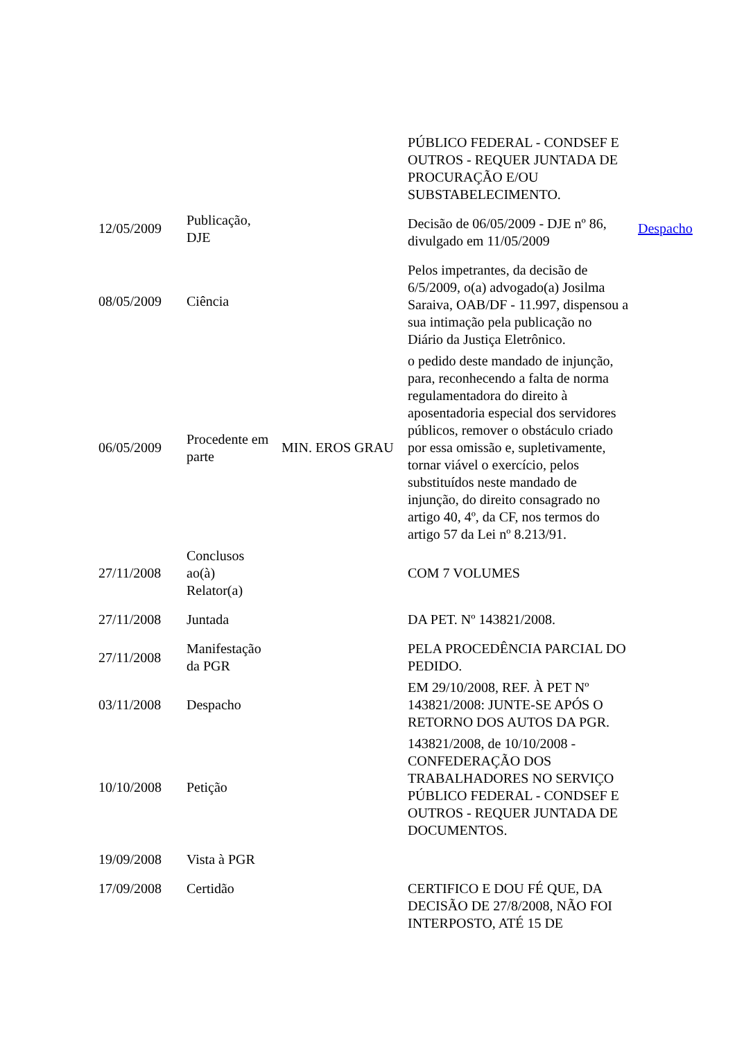| | | | PÚBLICO FEDERAL - CONDSEF E OUTROS - REQUER JUNTADA DE PROCURAÇÃO E/OU SUBSTABELECIMENTO. | |
| 12/05/2009 | Publicação, DJE | | Decisão de 06/05/2009 - DJE nº 86, divulgado em 11/05/2009 | Despacho |
| 08/05/2009 | Ciência | | Pelos impetrantes, da decisão de 6/5/2009, o(a) advogado(a) Josilma Saraiva, OAB/DF - 11.997, dispensou a sua intimação pela publicação no Diário da Justiça Eletrônico. | |
| 06/05/2009 | Procedente em parte | MIN. EROS GRAU | o pedido deste mandado de injunção, para, reconhecendo a falta de norma regulamentadora do direito à aposentadoria especial dos servidores públicos, remover o obstáculo criado por essa omissão e, supletivamente, tornar viável o exercício, pelos substituídos neste mandado de injunção, do direito consagrado no artigo 40, 4º, da CF, nos termos do artigo 57 da Lei nº 8.213/91. | |
| 27/11/2008 | Conclusos ao(à) Relator(a) | | COM 7 VOLUMES | |
| 27/11/2008 | Juntada | | DA PET. Nº 143821/2008. | |
| 27/11/2008 | Manifestação da PGR | | PELA PROCEDÊNCIA PARCIAL DO PEDIDO. | |
| 03/11/2008 | Despacho | | EM 29/10/2008, REF. À PET Nº 143821/2008: JUNTE-SE APÓS O RETORNO DOS AUTOS DA PGR. | |
| 10/10/2008 | Petição | | 143821/2008, de 10/10/2008 - CONFEDERAÇÃO DOS TRABALHADORES NO SERVIÇO PÚBLICO FEDERAL - CONDSEF E OUTROS - REQUER JUNTADA DE DOCUMENTOS. | |
| 19/09/2008 | Vista à PGR | | | |
| 17/09/2008 | Certidão | | CERTIFICO E DOU FÉ QUE, DA DECISÃO DE 27/8/2008, NÃO FOI INTERPOSTO, ATÉ 15 DE | |